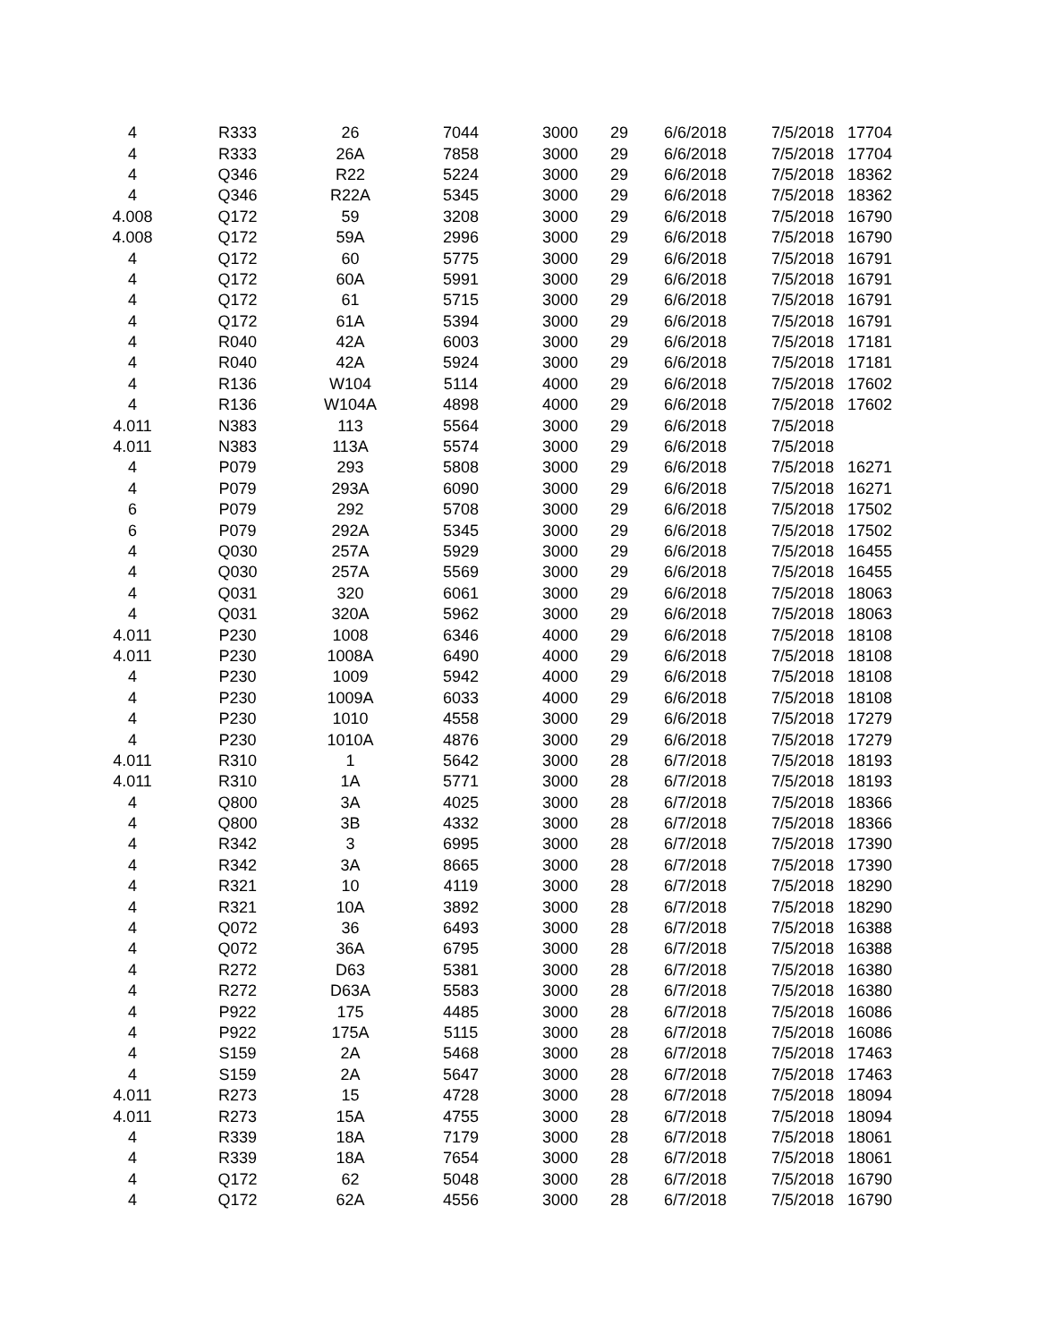| 4 | R333 | 26 | 7044 | 3000 | 29 | 6/6/2018 | 7/5/2018 | 17704 |
| 4 | R333 | 26A | 7858 | 3000 | 29 | 6/6/2018 | 7/5/2018 | 17704 |
| 4 | Q346 | R22 | 5224 | 3000 | 29 | 6/6/2018 | 7/5/2018 | 18362 |
| 4 | Q346 | R22A | 5345 | 3000 | 29 | 6/6/2018 | 7/5/2018 | 18362 |
| 4.008 | Q172 | 59 | 3208 | 3000 | 29 | 6/6/2018 | 7/5/2018 | 16790 |
| 4.008 | Q172 | 59A | 2996 | 3000 | 29 | 6/6/2018 | 7/5/2018 | 16790 |
| 4 | Q172 | 60 | 5775 | 3000 | 29 | 6/6/2018 | 7/5/2018 | 16791 |
| 4 | Q172 | 60A | 5991 | 3000 | 29 | 6/6/2018 | 7/5/2018 | 16791 |
| 4 | Q172 | 61 | 5715 | 3000 | 29 | 6/6/2018 | 7/5/2018 | 16791 |
| 4 | Q172 | 61A | 5394 | 3000 | 29 | 6/6/2018 | 7/5/2018 | 16791 |
| 4 | R040 | 42A | 6003 | 3000 | 29 | 6/6/2018 | 7/5/2018 | 17181 |
| 4 | R040 | 42A | 5924 | 3000 | 29 | 6/6/2018 | 7/5/2018 | 17181 |
| 4 | R136 | W104 | 5114 | 4000 | 29 | 6/6/2018 | 7/5/2018 | 17602 |
| 4 | R136 | W104A | 4898 | 4000 | 29 | 6/6/2018 | 7/5/2018 | 17602 |
| 4.011 | N383 | 113 | 5564 | 3000 | 29 | 6/6/2018 | 7/5/2018 | |
| 4.011 | N383 | 113A | 5574 | 3000 | 29 | 6/6/2018 | 7/5/2018 | |
| 4 | P079 | 293 | 5808 | 3000 | 29 | 6/6/2018 | 7/5/2018 | 16271 |
| 4 | P079 | 293A | 6090 | 3000 | 29 | 6/6/2018 | 7/5/2018 | 16271 |
| 6 | P079 | 292 | 5708 | 3000 | 29 | 6/6/2018 | 7/5/2018 | 17502 |
| 6 | P079 | 292A | 5345 | 3000 | 29 | 6/6/2018 | 7/5/2018 | 17502 |
| 4 | Q030 | 257A | 5929 | 3000 | 29 | 6/6/2018 | 7/5/2018 | 16455 |
| 4 | Q030 | 257A | 5569 | 3000 | 29 | 6/6/2018 | 7/5/2018 | 16455 |
| 4 | Q031 | 320 | 6061 | 3000 | 29 | 6/6/2018 | 7/5/2018 | 18063 |
| 4 | Q031 | 320A | 5962 | 3000 | 29 | 6/6/2018 | 7/5/2018 | 18063 |
| 4.011 | P230 | 1008 | 6346 | 4000 | 29 | 6/6/2018 | 7/5/2018 | 18108 |
| 4.011 | P230 | 1008A | 6490 | 4000 | 29 | 6/6/2018 | 7/5/2018 | 18108 |
| 4 | P230 | 1009 | 5942 | 4000 | 29 | 6/6/2018 | 7/5/2018 | 18108 |
| 4 | P230 | 1009A | 6033 | 4000 | 29 | 6/6/2018 | 7/5/2018 | 18108 |
| 4 | P230 | 1010 | 4558 | 3000 | 29 | 6/6/2018 | 7/5/2018 | 17279 |
| 4 | P230 | 1010A | 4876 | 3000 | 29 | 6/6/2018 | 7/5/2018 | 17279 |
| 4.011 | R310 | 1 | 5642 | 3000 | 28 | 6/7/2018 | 7/5/2018 | 18193 |
| 4.011 | R310 | 1A | 5771 | 3000 | 28 | 6/7/2018 | 7/5/2018 | 18193 |
| 4 | Q800 | 3A | 4025 | 3000 | 28 | 6/7/2018 | 7/5/2018 | 18366 |
| 4 | Q800 | 3B | 4332 | 3000 | 28 | 6/7/2018 | 7/5/2018 | 18366 |
| 4 | R342 | 3 | 6995 | 3000 | 28 | 6/7/2018 | 7/5/2018 | 17390 |
| 4 | R342 | 3A | 8665 | 3000 | 28 | 6/7/2018 | 7/5/2018 | 17390 |
| 4 | R321 | 10 | 4119 | 3000 | 28 | 6/7/2018 | 7/5/2018 | 18290 |
| 4 | R321 | 10A | 3892 | 3000 | 28 | 6/7/2018 | 7/5/2018 | 18290 |
| 4 | Q072 | 36 | 6493 | 3000 | 28 | 6/7/2018 | 7/5/2018 | 16388 |
| 4 | Q072 | 36A | 6795 | 3000 | 28 | 6/7/2018 | 7/5/2018 | 16388 |
| 4 | R272 | D63 | 5381 | 3000 | 28 | 6/7/2018 | 7/5/2018 | 16380 |
| 4 | R272 | D63A | 5583 | 3000 | 28 | 6/7/2018 | 7/5/2018 | 16380 |
| 4 | P922 | 175 | 4485 | 3000 | 28 | 6/7/2018 | 7/5/2018 | 16086 |
| 4 | P922 | 175A | 5115 | 3000 | 28 | 6/7/2018 | 7/5/2018 | 16086 |
| 4 | S159 | 2A | 5468 | 3000 | 28 | 6/7/2018 | 7/5/2018 | 17463 |
| 4 | S159 | 2A | 5647 | 3000 | 28 | 6/7/2018 | 7/5/2018 | 17463 |
| 4.011 | R273 | 15 | 4728 | 3000 | 28 | 6/7/2018 | 7/5/2018 | 18094 |
| 4.011 | R273 | 15A | 4755 | 3000 | 28 | 6/7/2018 | 7/5/2018 | 18094 |
| 4 | R339 | 18A | 7179 | 3000 | 28 | 6/7/2018 | 7/5/2018 | 18061 |
| 4 | R339 | 18A | 7654 | 3000 | 28 | 6/7/2018 | 7/5/2018 | 18061 |
| 4 | Q172 | 62 | 5048 | 3000 | 28 | 6/7/2018 | 7/5/2018 | 16790 |
| 4 | Q172 | 62A | 4556 | 3000 | 28 | 6/7/2018 | 7/5/2018 | 16790 |